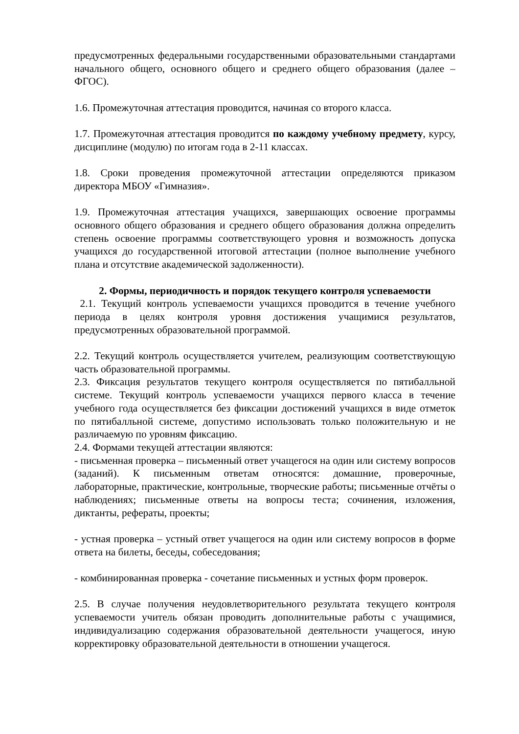предусмотренных федеральными государственными образовательными стандартами начального общего, основного общего и среднего общего образования (далее – ФГОС).
1.6. Промежуточная аттестация проводится, начиная со второго класса.
1.7. Промежуточная аттестация проводится по каждому учебному предмету, курсу, дисциплине (модулю) по итогам года в 2-11 классах.
1.8. Сроки проведения промежуточной аттестации определяются приказом директора МБОУ «Гимназия».
1.9. Промежуточная аттестация учащихся, завершающих освоение программы основного общего образования и среднего общего образования должна определить степень освоение программы соответствующего уровня и возможность допуска учащихся до государственной итоговой аттестации (полное выполнение учебного плана и отсутствие академической задолженности).
2. Формы, периодичность и порядок текущего контроля успеваемости
2.1. Текущий контроль успеваемости учащихся проводится в течение учебного периода в целях контроля уровня достижения учащимися результатов, предусмотренных образовательной программой.
2.2. Текущий контроль осуществляется учителем, реализующим соответствующую часть образовательной программы.
2.3. Фиксация результатов текущего контроля осуществляется по пятибалльной системе. Текущий контроль успеваемости учащихся первого класса в течение учебного года осуществляется без фиксации достижений учащихся в виде отметок по пятибалльной системе, допустимо использовать только положительную и не различаемую по уровням фиксацию.
2.4. Формами текущей аттестации являются:
- письменная проверка – письменный ответ учащегося на один или систему вопросов (заданий). К письменным ответам относятся: домашние, проверочные, лабораторные, практические, контрольные, творческие работы; письменные отчёты о наблюдениях; письменные ответы на вопросы теста; сочинения, изложения, диктанты, рефераты, проекты;
- устная проверка – устный ответ учащегося на один или систему вопросов в форме ответа на билеты, беседы, собеседования;
- комбинированная проверка - сочетание письменных и устных форм проверок.
2.5. В случае получения неудовлетворительного результата текущего контроля успеваемости учитель обязан проводить дополнительные работы с учащимися, индивидуализацию содержания образовательной деятельности учащегося, иную корректировку образовательной деятельности в отношении учащегося.